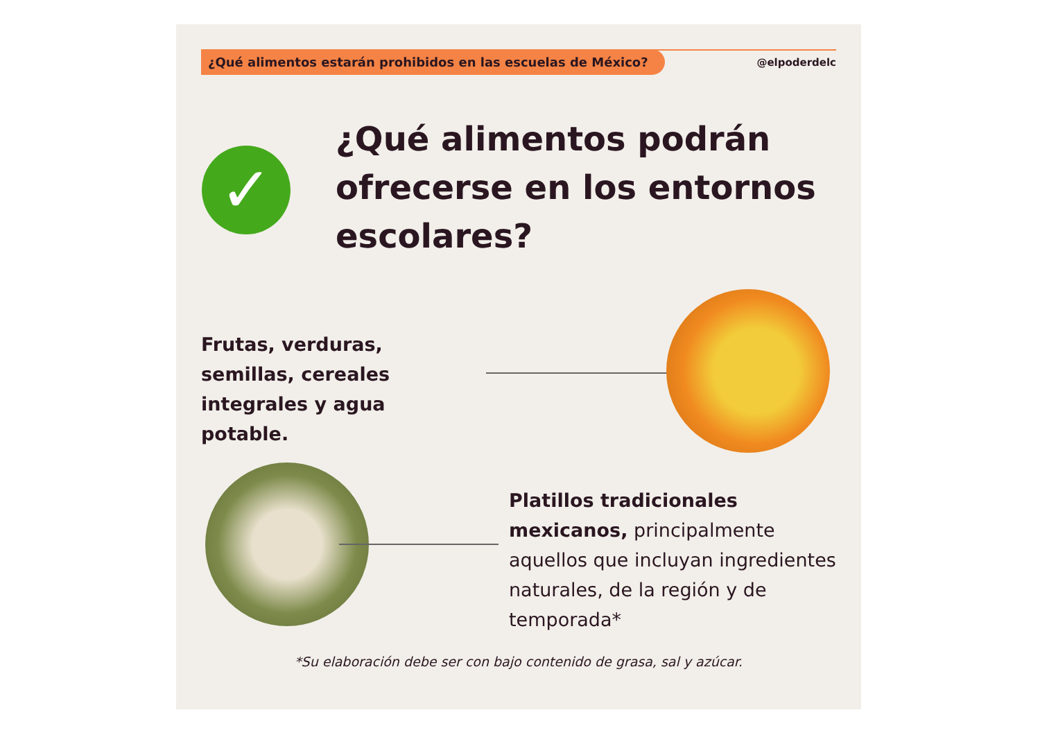¿Qué alimentos estarán prohibidos en las escuelas de México?
@elpoderdelc
✓
¿Qué alimentos podrán ofrecerse en los entornos escolares?
Frutas, verduras, semillas, cereales integrales y agua potable.
Platillos tradicionales mexicanos, principalmente aquellos que incluyan ingredientes naturales, de la región y de temporada*
*Su elaboración debe ser con bajo contenido de grasa, sal y azúcar.